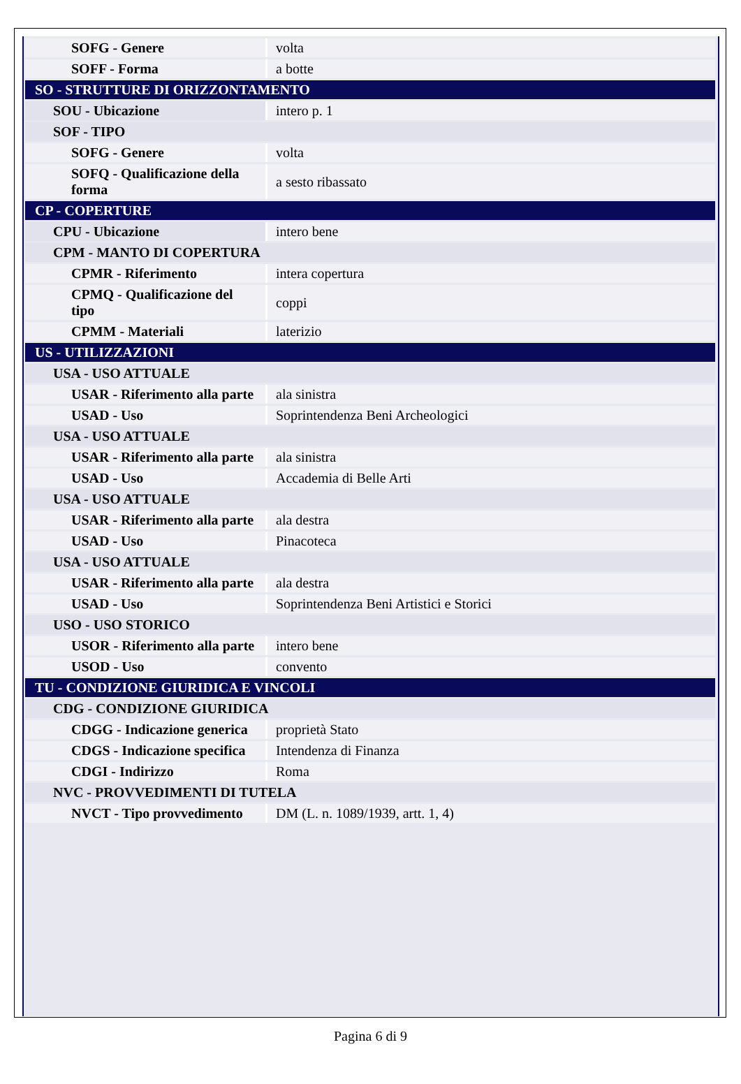| SOFG - Genere | volta |
| SOFF - Forma | a botte |
| SO - STRUTTURE DI ORIZZONTAMENTO | |
| SOU - Ubicazione | intero p. 1 |
| SOF - TIPO | |
| SOFG - Genere | volta |
| SOFQ - Qualificazione della forma | a sesto ribassato |
| CP - COPERTURE | |
| CPU - Ubicazione | intero bene |
| CPM - MANTO DI COPERTURA | |
| CPMR - Riferimento | intera copertura |
| CPMQ - Qualificazione del tipo | coppi |
| CPMM - Materiali | laterizio |
| US - UTILIZZAZIONI | |
| USA - USO ATTUALE | |
| USAR - Riferimento alla parte | ala sinistra |
| USAD - Uso | Soprintendenza Beni Archeologici |
| USA - USO ATTUALE | |
| USAR - Riferimento alla parte | ala sinistra |
| USAD - Uso | Accademia di Belle Arti |
| USA - USO ATTUALE | |
| USAR - Riferimento alla parte | ala destra |
| USAD - Uso | Pinacoteca |
| USA - USO ATTUALE | |
| USAR - Riferimento alla parte | ala destra |
| USAD - Uso | Soprintendenza Beni Artistici e Storici |
| USO - USO STORICO | |
| USOR - Riferimento alla parte | intero bene |
| USOD - Uso | convento |
| TU - CONDIZIONE GIURIDICA E VINCOLI | |
| CDG - CONDIZIONE GIURIDICA | |
| CDGG - Indicazione generica | proprietà Stato |
| CDGS - Indicazione specifica | Intendenza di Finanza |
| CDGI - Indirizzo | Roma |
| NVC - PROVVEDIMENTI DI TUTELA | |
| NVCT - Tipo provvedimento | DM (L. n. 1089/1939, artt. 1, 4) |
Pagina 6 di 9